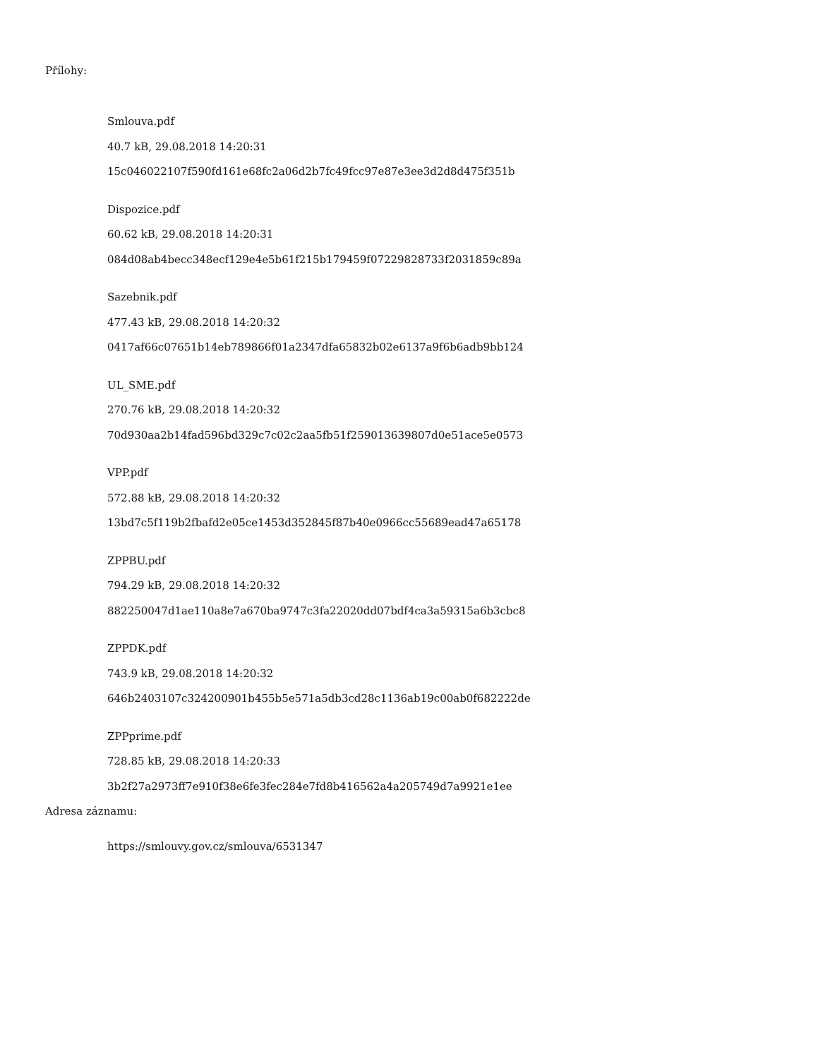Přílohy:
Smlouva.pdf
40.7 kB, 29.08.2018 14:20:31
15c046022107f590fd161e68fc2a06d2b7fc49fcc97e87e3ee3d2d8d475f351b
Dispozice.pdf
60.62 kB, 29.08.2018 14:20:31
084d08ab4becc348ecf129e4e5b61f215b179459f07229828733f2031859c89a
Sazebnik.pdf
477.43 kB, 29.08.2018 14:20:32
0417af66c07651b14eb789866f01a2347dfa65832b02e6137a9f6b6adb9bb124
UL_SME.pdf
270.76 kB, 29.08.2018 14:20:32
70d930aa2b14fad596bd329c7c02c2aa5fb51f259013639807d0e51ace5e0573
VPP.pdf
572.88 kB, 29.08.2018 14:20:32
13bd7c5f119b2fbafd2e05ce1453d352845f87b40e0966cc55689ead47a65178
ZPPBU.pdf
794.29 kB, 29.08.2018 14:20:32
882250047d1ae110a8e7a670ba9747c3fa22020dd07bdf4ca3a59315a6b3cbc8
ZPPDK.pdf
743.9 kB, 29.08.2018 14:20:32
646b2403107c324200901b455b5e571a5db3cd28c1136ab19c00ab0f682222de
ZPPprime.pdf
728.85 kB, 29.08.2018 14:20:33
3b2f27a2973ff7e910f38e6fe3fec284e7fd8b416562a4a205749d7a9921e1ee
Adresa záznamu:
https://smlouvy.gov.cz/smlouva/6531347